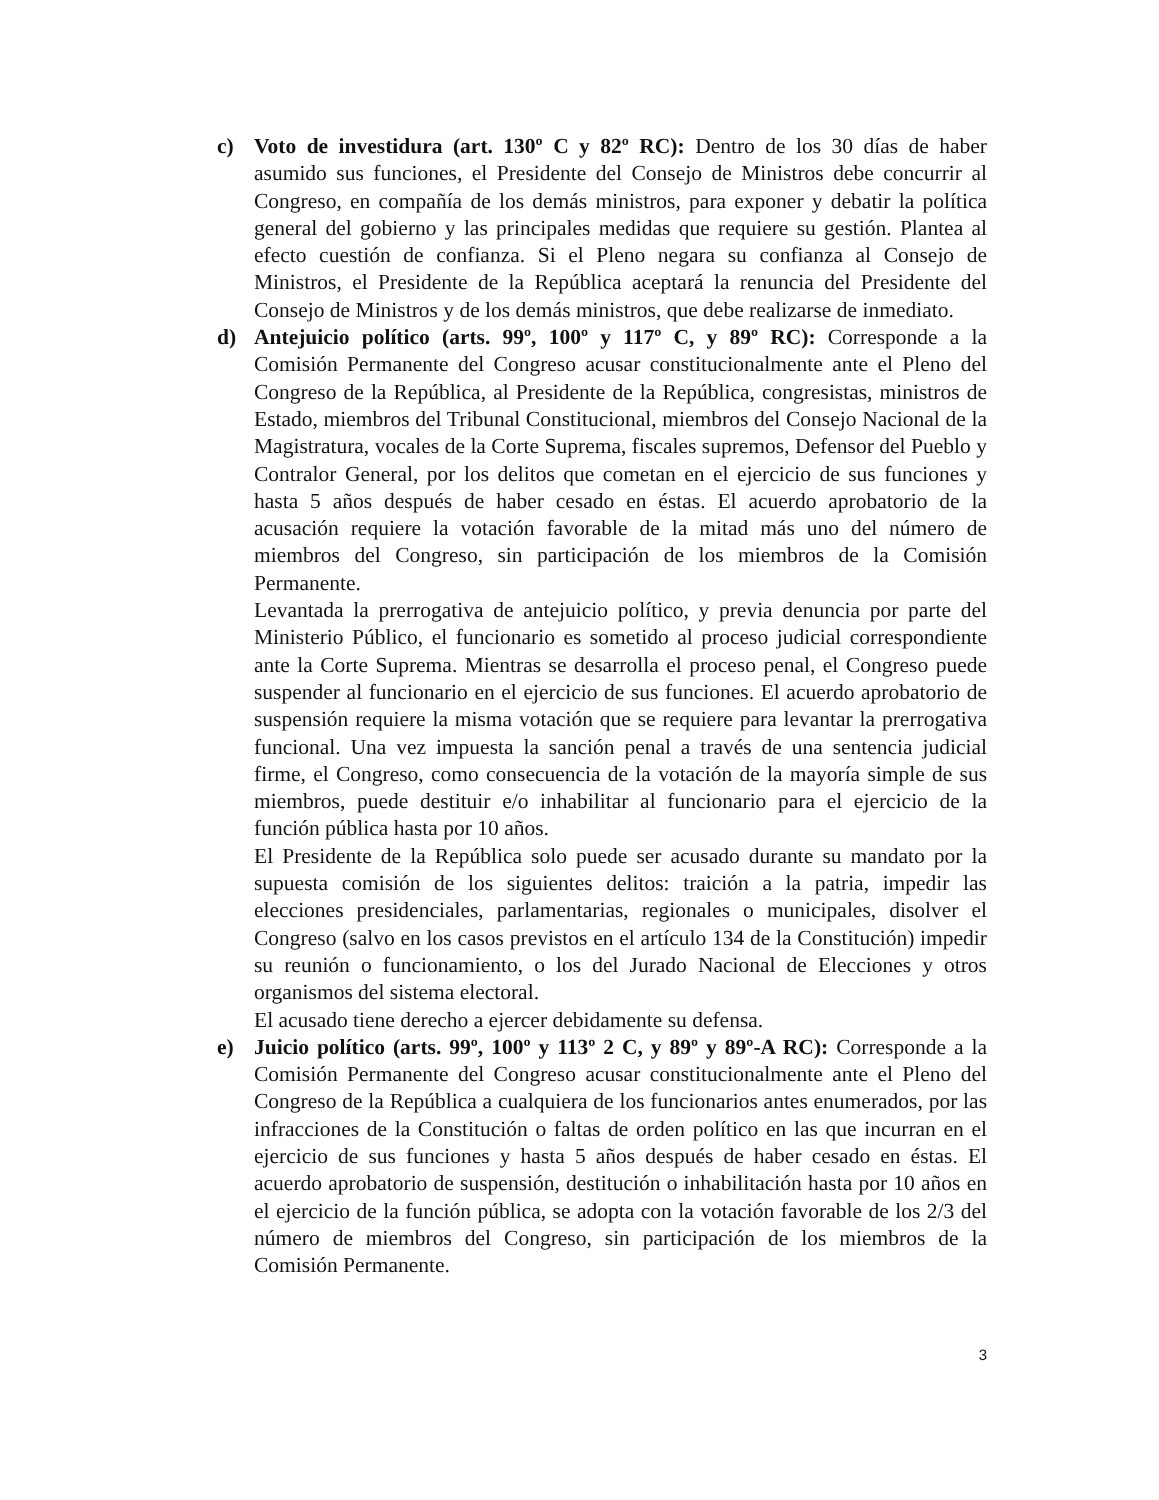c) Voto de investidura (art. 130º C y 82º RC): Dentro de los 30 días de haber asumido sus funciones, el Presidente del Consejo de Ministros debe concurrir al Congreso, en compañía de los demás ministros, para exponer y debatir la política general del gobierno y las principales medidas que requiere su gestión. Plantea al efecto cuestión de confianza. Si el Pleno negara su confianza al Consejo de Ministros, el Presidente de la República aceptará la renuncia del Presidente del Consejo de Ministros y de los demás ministros, que debe realizarse de inmediato.
d) Antejuicio político (arts. 99º, 100º y 117º C, y 89º RC): Corresponde a la Comisión Permanente del Congreso acusar constitucionalmente ante el Pleno del Congreso de la República, al Presidente de la República, congresistas, ministros de Estado, miembros del Tribunal Constitucional, miembros del Consejo Nacional de la Magistratura, vocales de la Corte Suprema, fiscales supremos, Defensor del Pueblo y Contralor General, por los delitos que cometan en el ejercicio de sus funciones y hasta 5 años después de haber cesado en éstas. El acuerdo aprobatorio de la acusación requiere la votación favorable de la mitad más uno del número de miembros del Congreso, sin participación de los miembros de la Comisión Permanente.
Levantada la prerrogativa de antejuicio político, y previa denuncia por parte del Ministerio Público, el funcionario es sometido al proceso judicial correspondiente ante la Corte Suprema. Mientras se desarrolla el proceso penal, el Congreso puede suspender al funcionario en el ejercicio de sus funciones. El acuerdo aprobatorio de suspensión requiere la misma votación que se requiere para levantar la prerrogativa funcional. Una vez impuesta la sanción penal a través de una sentencia judicial firme, el Congreso, como consecuencia de la votación de la mayoría simple de sus miembros, puede destituir e/o inhabilitar al funcionario para el ejercicio de la función pública hasta por 10 años.
El Presidente de la República solo puede ser acusado durante su mandato por la supuesta comisión de los siguientes delitos: traición a la patria, impedir las elecciones presidenciales, parlamentarias, regionales o municipales, disolver el Congreso (salvo en los casos previstos en el artículo 134 de la Constitución) impedir su reunión o funcionamiento, o los del Jurado Nacional de Elecciones y otros organismos del sistema electoral.
El acusado tiene derecho a ejercer debidamente su defensa.
e) Juicio político (arts. 99º, 100º y 113º 2 C, y 89º y 89º-A RC): Corresponde a la Comisión Permanente del Congreso acusar constitucionalmente ante el Pleno del Congreso de la República a cualquiera de los funcionarios antes enumerados, por las infracciones de la Constitución o faltas de orden político en las que incurran en el ejercicio de sus funciones y hasta 5 años después de haber cesado en éstas. El acuerdo aprobatorio de suspensión, destitución o inhabilitación hasta por 10 años en el ejercicio de la función pública, se adopta con la votación favorable de los 2/3 del número de miembros del Congreso, sin participación de los miembros de la Comisión Permanente.
3